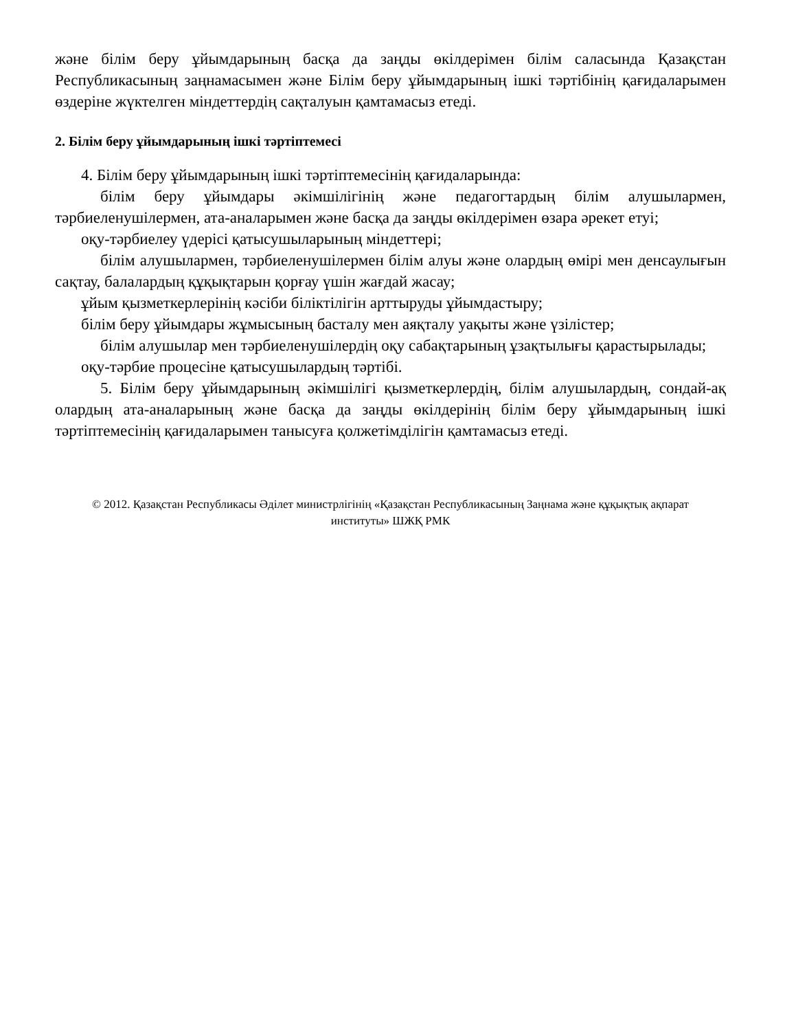және білім беру ұйымдарының басқа да заңды өкілдерімен білім саласында Қазақстан Республикасының заңнамасымен және Білім беру ұйымдарының ішкі тәртібінің қағидаларымен өздеріне жүктелген міндеттердің сақталуын қамтамасыз етеді.
2. Білім беру ұйымдарының ішкі тәртіптемесі
4. Білім беру ұйымдарының ішкі тәртіптемесінің қағидаларында:
білім беру ұйымдары әкімшілігінің және педагогтардың білім алушылармен, тәрбиеленушілермен, ата-аналарымен және басқа да заңды өкілдерімен өзара әрекет етуі;
оқу-тәрбиелеу үдерісі қатысушыларының міндеттері;
білім алушылармен, тәрбиеленушілермен білім алуы және олардың өмірі мен денсаулығын сақтау, балалардың құқықтарын қорғау үшін жағдай жасау;
ұйым қызметкерлерінің кәсіби біліктілігін арттыруды ұйымдастыру;
білім беру ұйымдары жұмысының басталу мен аяқталу уақыты және үзілістер;
білім алушылар мен тәрбиеленушілердің оқу сабақтарының ұзақтылығы қарастырылады;
оқу-тәрбие процесіне қатысушылардың тәртібі.
5. Білім беру ұйымдарының әкімшілігі қызметкерлердің, білім алушылардың, сондай-ақ олардың ата-аналарының және басқа да заңды өкілдерінің білім беру ұйымдарының ішкі тәртіптемесінің қағидаларымен танысуға қолжетімділігін қамтамасыз етеді.
© 2012. Қазақстан Республикасы Әділет министрлігінің «Қазақстан Республикасының Заңнама және құқықтық ақпарат институты» ШЖҚ РМК